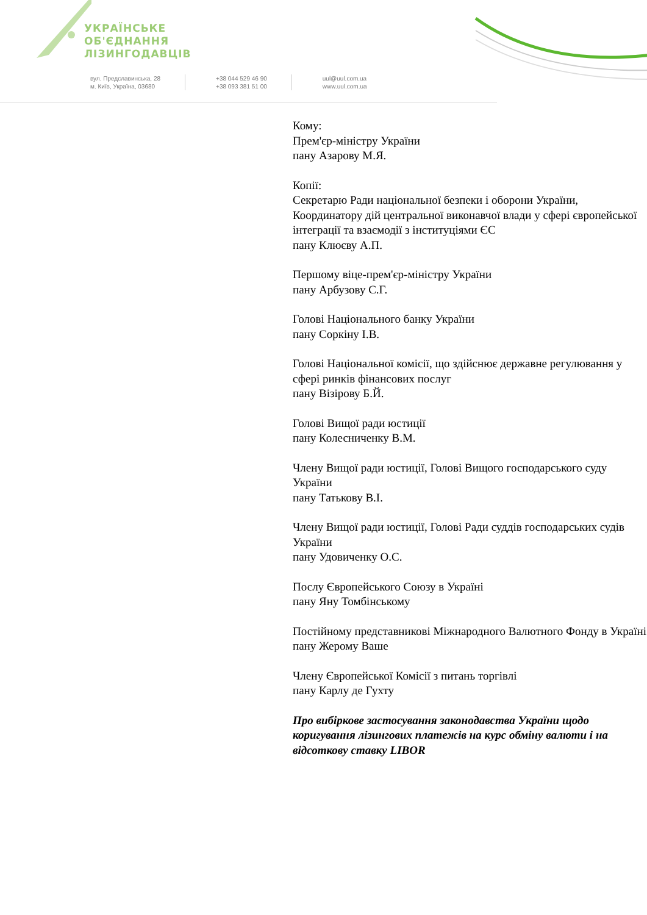УКРАЇНСЬКЕ
ОБ'ЄДНАННЯ
ЛІЗИНГОДАВЦІВ
вул. Предславинська, 28
м. Київ, Україна, 03680
+38 044 529 46 90
+38 093 381 51 00
uul@uul.com.ua
www.uul.com.ua
Кому:
Прем'єр-міністру України
пану Азарову М.Я.
Копії:
Секретарю Ради національної безпеки і оборони України, Координатору дій центральної виконавчої влади у сфері європейської інтеграції та взаємодії з інституціями ЄС
пану Клюєву А.П.
Першому віце-прем'єр-міністру України
пану Арбузову С.Г.
Голові Національного банку України
пану Соркіну І.В.
Голові Національної комісії, що здійснює державне регулювання у сфері ринків фінансових послуг
пану Візірову Б.Й.
Голові Вищої ради юстиції
пану Колесниченку В.М.
Члену Вищої ради юстиції, Голові Вищого господарського суду України
пану Татькову В.І.
Члену Вищої ради юстиції, Голові Ради суддів господарських судів України
пану Удовиченку О.С.
Послу Європейського Союзу в Україні
пану Яну Томбінському
Постійному представникові Міжнародного Валютного Фонду в Україні
пану Жерому Ваше
Члену Європейської Комісії з питань торгівлі
пану Карлу де Гухту
Про вибіркове застосування законодавства України щодо коригування лізингових платежів на курс обміну валюти і на відсоткову ставку LIBOR